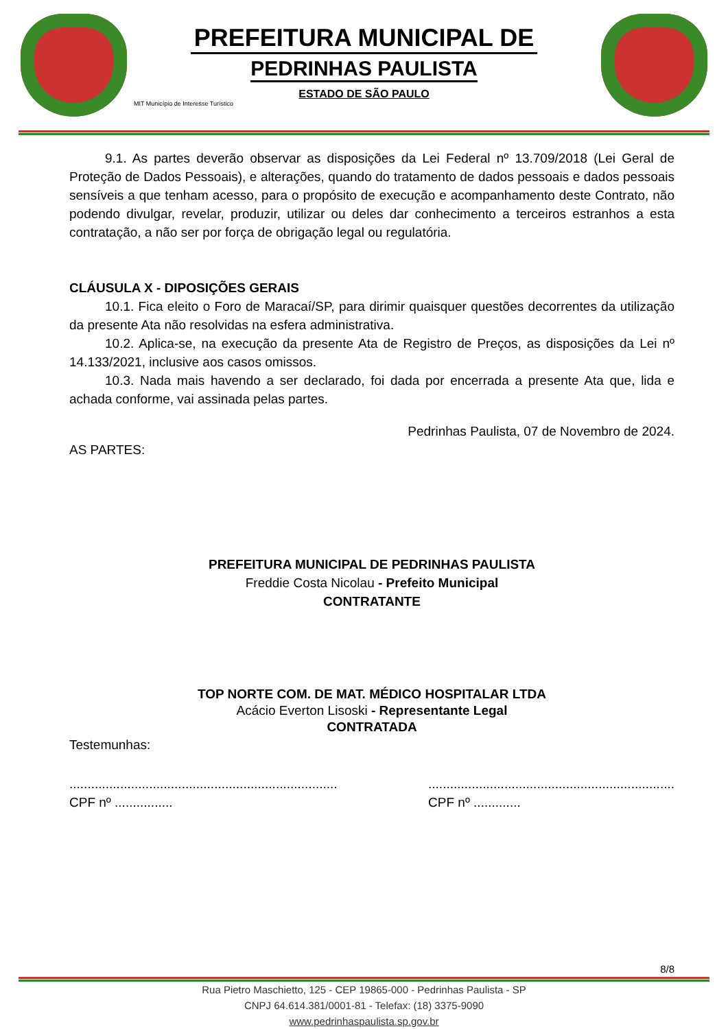PREFEITURA MUNICIPAL DE
PEDRINHAS PAULISTA
ESTADO DE SÃO PAULO
MIT Município de Interesse Turístico
9.1. As partes deverão observar as disposições da Lei Federal nº 13.709/2018 (Lei Geral de Proteção de Dados Pessoais), e alterações, quando do tratamento de dados pessoais e dados pessoais sensíveis a que tenham acesso, para o propósito de execução e acompanhamento deste Contrato, não podendo divulgar, revelar, produzir, utilizar ou deles dar conhecimento a terceiros estranhos a esta contratação, a não ser por força de obrigação legal ou regulatória.
CLÁUSULA X - DIPOSIÇÕES GERAIS
10.1. Fica eleito o Foro de Maracaí/SP, para dirimir quaisquer questões decorrentes da utilização da presente Ata não resolvidas na esfera administrativa.
10.2. Aplica-se, na execução da presente Ata de Registro de Preços, as disposições da Lei nº 14.133/2021, inclusive aos casos omissos.
10.3. Nada mais havendo a ser declarado, foi dada por encerrada a presente Ata que, lida e achada conforme, vai assinada pelas partes.
Pedrinhas Paulista, 07 de Novembro de 2024.
AS PARTES:
PREFEITURA MUNICIPAL DE PEDRINHAS PAULISTA
Freddie Costa Nicolau - Prefeito Municipal
CONTRATANTE
TOP NORTE COM. DE MAT. MÉDICO HOSPITALAR LTDA
Acácio Everton Lisoski - Representante Legal
CONTRATADA
Testemunhas:
..........................................................................
CPF nº ................
....................................................................
CPF nº .............
8/8
Rua Pietro Maschietto, 125 - CEP 19865-000 - Pedrinhas Paulista - SP
CNPJ 64.614.381/0001-81 - Telefax: (18) 3375-9090
www.pedrinhaspaulista.sp.gov.br